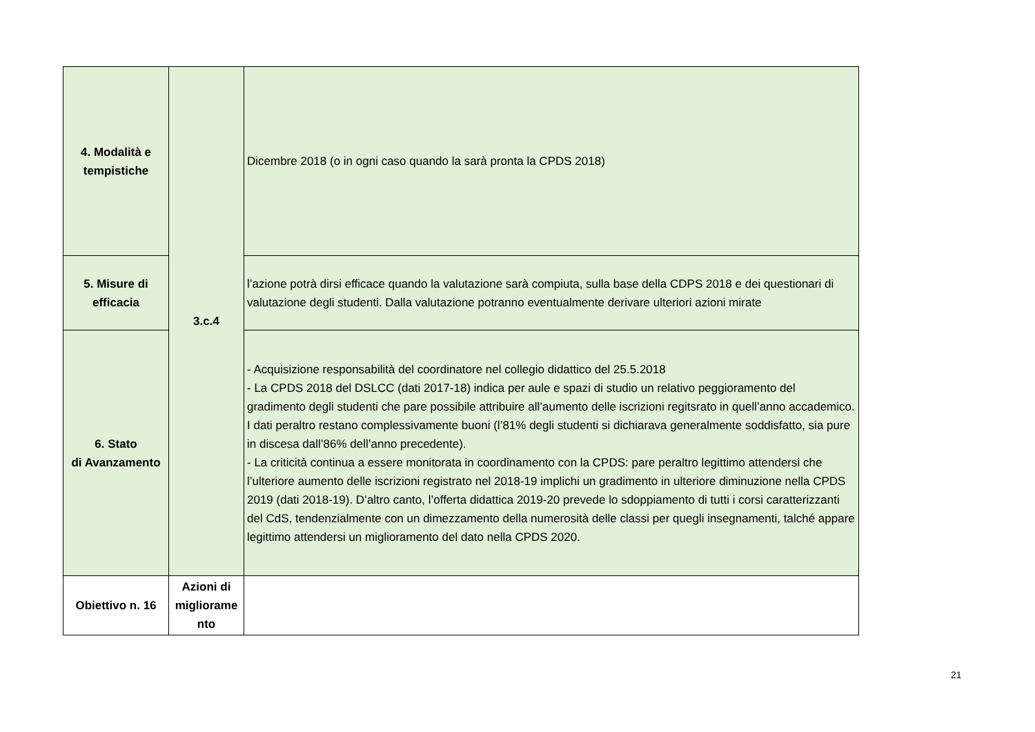| 4. Modalità e tempistiche | 3.c.4 | Dicembre 2018 (o in ogni caso quando la sarà pronta la CPDS 2018) |
| 5. Misure di efficacia | | l’azione potrà dirsi efficace quando la valutazione sarà compiuta, sulla base della CDPS 2018 e dei questionari di valutazione degli studenti. Dalla valutazione potranno eventualmente derivare ulteriori azioni mirate |
| 6. Stato di Avanzamento | | - Acquisizione responsabilità del coordinatore nel collegio didattico del 25.5.2018 - La CPDS 2018 del DSLCC (dati 2017-18) indica per aule e spazi di studio un relativo peggioramento del gradimento degli studenti che pare possibile attribuire all’aumento delle iscrizioni regitsrato in quell’anno accademico. I dati peraltro restano complessivamente buoni (l’81% degli studenti si dichiarava generalmente soddisfatto, sia pure in discesa dall’86% dell’anno precedente). - La criticità continua a essere monitorata in coordinamento con la CPDS: pare peraltro legittimo attendersi che l’ulteriore aumento delle iscrizioni registrato nel 2018-19 implichi un gradimento in ulteriore diminuzione nella CPDS 2019 (dati 2018-19). D’altro canto, l’offerta didattica 2019-20 prevede lo sdoppiamento di tutti i corsi caratterizzanti del CdS, tendenzialmente con un dimezzamento della numerosità delle classi per quegli insegnamenti, talché appare legittimo attendersi un miglioramento del dato nella CPDS 2020. |
| Obiettivo n. 16 | Azioni di migliorame nto | |
21